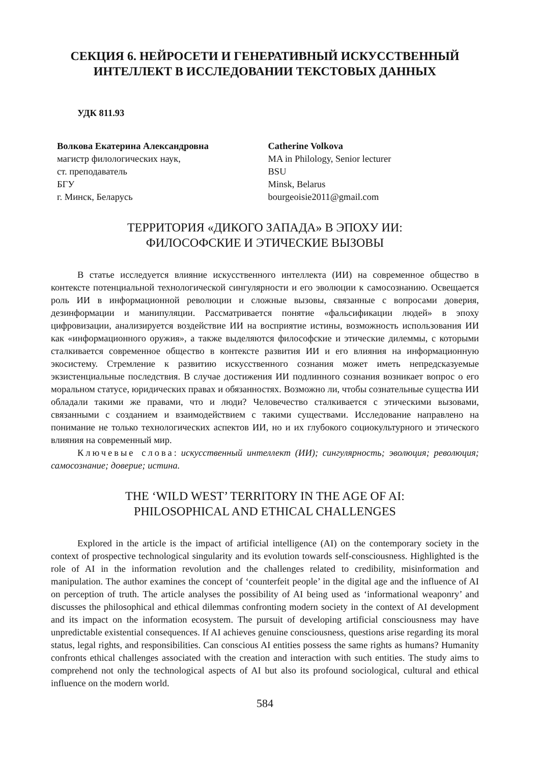СЕКЦИЯ 6. НЕЙРОСЕТИ И ГЕНЕРАТИВНЫЙ ИСКУССТВЕННЫЙ
ИНТЕЛЛЕКТ В ИССЛЕДОВАНИИ ТЕКСТОВЫХ ДАННЫХ
УДК 811.93
Волкова Екатерина Александровна
магистр филологических наук,
ст. преподаватель
БГУ
г. Минск, Беларусь
Catherine Volkova
MA in Philology, Senior lecturer
BSU
Minsk, Belarus
bourgeoisie2011@gmail.com
ТЕРРИТОРИЯ «ДИКОГО ЗАПАДА» В ЭПОХУ ИИ:
ФИЛОСОФСКИЕ И ЭТИЧЕСКИЕ ВЫЗОВЫ
В статье исследуется влияние искусственного интеллекта (ИИ) на современное общество в контексте потенциальной технологической сингулярности и его эволюции к самосознанию. Освещается роль ИИ в информационной революции и сложные вызовы, связанные с вопросами доверия, дезинформации и манипуляции. Рассматривается понятие «фальсификации людей» в эпоху цифровизации, анализируется воздействие ИИ на восприятие истины, возможность использования ИИ как «информационного оружия», а также выделяются философские и этические дилеммы, с которыми сталкивается современное общество в контексте развития ИИ и его влияния на информационную экосистему. Стремление к развитию искусственного сознания может иметь непредсказуемые экзистенциальные последствия. В случае достижения ИИ подлинного сознания возникает вопрос о его моральном статусе, юридических правах и обязанностях. Возможно ли, чтобы сознательные существа ИИ обладали такими же правами, что и люди? Человечество сталкивается с этическими вызовами, связанными с созданием и взаимодействием с такими существами. Исследование направлено на понимание не только технологических аспектов ИИ, но и их глубокого социокультурного и этического влияния на современный мир.
Ключевые слова: искусственный интеллект (ИИ); сингулярность; эволюция; революция; самосознание; доверие; истина.
THE ‘WILD WEST’ TERRITORY IN THE AGE OF AI:
PHILOSOPHICAL AND ETHICAL CHALLENGES
Explored in the article is the impact of artificial intelligence (AI) on the contemporary society in the context of prospective technological singularity and its evolution towards self-consciousness. Highlighted is the role of AI in the information revolution and the challenges related to credibility, misinformation and manipulation. The author examines the concept of ‘counterfeit people’ in the digital age and the influence of AI on perception of truth. The article analyses the possibility of AI being used as ‘informational weaponry’ and discusses the philosophical and ethical dilemmas confronting modern society in the context of AI development and its impact on the information ecosystem. The pursuit of developing artificial consciousness may have unpredictable existential consequences. If AI achieves genuine consciousness, questions arise regarding its moral status, legal rights, and responsibilities. Can conscious AI entities possess the same rights as humans? Humanity confronts ethical challenges associated with the creation and interaction with such entities. The study aims to comprehend not only the technological aspects of AI but also its profound sociological, cultural and ethical influence on the modern world.
584